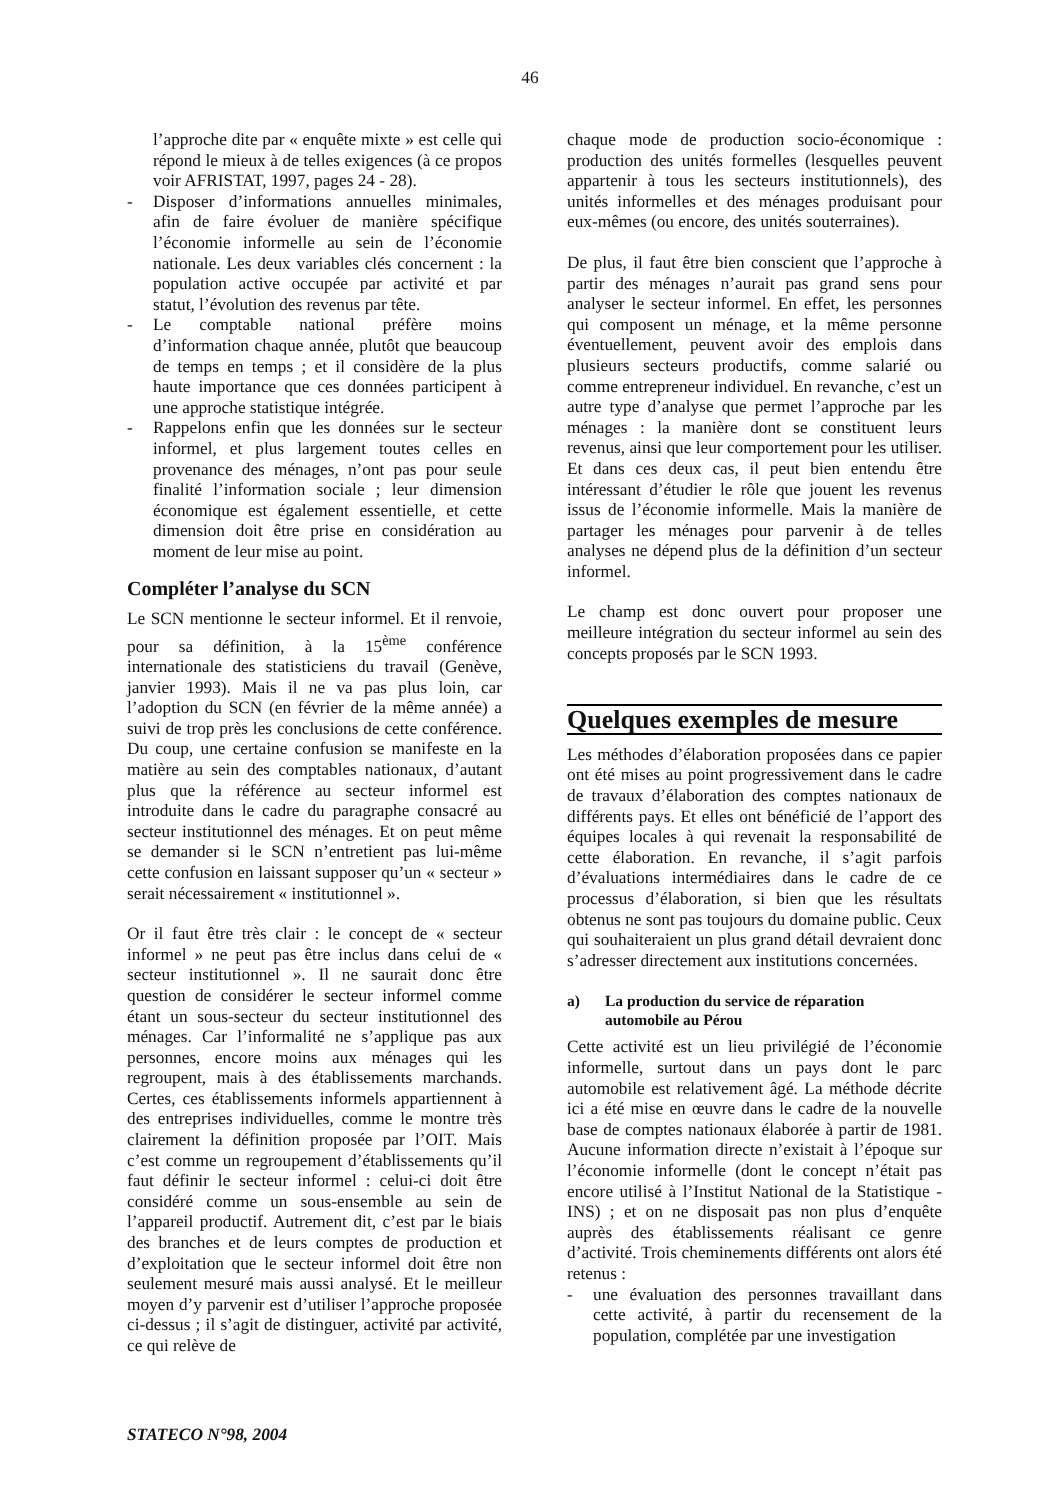46
l’approche dite par « enquête mixte » est celle qui répond le mieux à de telles exigences (à ce propos voir AFRISTAT, 1997, pages 24 - 28).
- Disposer d’informations annuelles minimales, afin de faire évoluer de manière spécifique l’économie informelle au sein de l’économie nationale. Les deux variables clés concernent : la population active occupée par activité et par statut, l’évolution des revenus par tête.
- Le comptable national préfère moins d’information chaque année, plutôt que beaucoup de temps en temps ; et il considère de la plus haute importance que ces données participent à une approche statistique intégrée.
- Rappelons enfin que les données sur le secteur informel, et plus largement toutes celles en provenance des ménages, n’ont pas pour seule finalité l’information sociale ; leur dimension économique est également essentielle, et cette dimension doit être prise en considération au moment de leur mise au point.
Compléter l’analyse du SCN
Le SCN mentionne le secteur informel. Et il renvoie, pour sa définition, à la 15<sup>ème</sup> conférence internationale des statisticiens du travail (Genève, janvier 1993). Mais il ne va pas plus loin, car l’adoption du SCN (en février de la même année) a suivi de trop près les conclusions de cette conférence. Du coup, une certaine confusion se manifeste en la matière au sein des comptables nationaux, d’autant plus que la référence au secteur informel est introduite dans le cadre du paragraphe consacré au secteur institutionnel des ménages. Et on peut même se demander si le SCN n’entretient pas lui-même cette confusion en laissant supposer qu’un « secteur » serait nécessairement « institutionnel ».
Or il faut être très clair : le concept de « secteur informel » ne peut pas être inclus dans celui de « secteur institutionnel ». Il ne saurait donc être question de considérer le secteur informel comme étant un sous-secteur du secteur institutionnel des ménages. Car l’informalité ne s’applique pas aux personnes, encore moins aux ménages qui les regroupent, mais à des établissements marchands. Certes, ces établissements informels appartiennent à des entreprises individuelles, comme le montre très clairement la définition proposée par l’OIT. Mais c’est comme un regroupement d’établissements qu’il faut définir le secteur informel : celui-ci doit être considéré comme un sous-ensemble au sein de l’appareil productif. Autrement dit, c’est par le biais des branches et de leurs comptes de production et d’exploitation que le secteur informel doit être non seulement mesuré mais aussi analysé. Et le meilleur moyen d’y parvenir est d’utiliser l’approche proposée ci-dessus ; il s’agit de distinguer, activité par activité, ce qui relève de
chaque mode de production socio-économique : production des unités formelles (lesquelles peuvent appartenir à tous les secteurs institutionnels), des unités informelles et des ménages produisant pour eux-mêmes (ou encore, des unités souterraines).
De plus, il faut être bien conscient que l’approche à partir des ménages n’aurait pas grand sens pour analyser le secteur informel. En effet, les personnes qui composent un ménage, et la même personne éventuellement, peuvent avoir des emplois dans plusieurs secteurs productifs, comme salarié ou comme entrepreneur individuel. En revanche, c’est un autre type d’analyse que permet l’approche par les ménages : la manière dont se constituent leurs revenus, ainsi que leur comportement pour les utiliser. Et dans ces deux cas, il peut bien entendu être intéressant d’étudier le rôle que jouent les revenus issus de l’économie informelle. Mais la manière de partager les ménages pour parvenir à de telles analyses ne dépend plus de la définition d’un secteur informel.
Le champ est donc ouvert pour proposer une meilleure intégration du secteur informel au sein des concepts proposés par le SCN 1993.
Quelques exemples de mesure
Les méthodes d’élaboration proposées dans ce papier ont été mises au point progressivement dans le cadre de travaux d’élaboration des comptes nationaux de différents pays. Et elles ont bénéficié de l’apport des équipes locales à qui revenait la responsabilité de cette élaboration. En revanche, il s’agit parfois d’évaluations intermédiaires dans le cadre de ce processus d’élaboration, si bien que les résultats obtenus ne sont pas toujours du domaine public. Ceux qui souhaiteraient un plus grand détail devraient donc s’adresser directement aux institutions concernées.
a) La production du service de réparation automobile au Pérou
Cette activité est un lieu privilégié de l’économie informelle, surtout dans un pays dont le parc automobile est relativement âgé. La méthode décrite ici a été mise en œuvre dans le cadre de la nouvelle base de comptes nationaux élaborée à partir de 1981. Aucune information directe n’existait à l’époque sur l’économie informelle (dont le concept n’était pas encore utilisé à l’Institut National de la Statistique - INS) ; et on ne disposait pas non plus d’enquête auprès des établissements réalisant ce genre d’activité. Trois cheminements différents ont alors été retenus :
- une évaluation des personnes travaillant dans cette activité, à partir du recensement de la population, complétée par une investigation
STATECO N°98, 2004